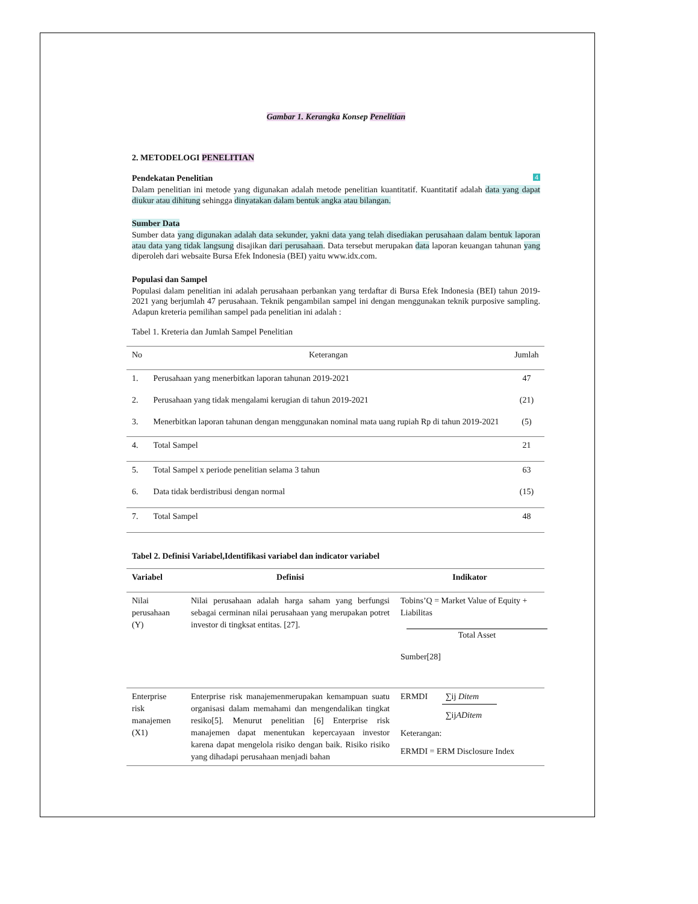Gambar 1. Kerangka Konsep Penelitian
2. METODELOGI PENELITIAN
Pendekatan Penelitian 4
Dalam penelitian ini metode yang digunakan adalah metode penelitian kuantitatif. Kuantitatif adalah data yang dapat diukur atau dihitung sehingga dinyatakan dalam bentuk angka atau bilangan.
Sumber Data
Sumber data yang digunakan adalah data sekunder, yakni data yang telah disediakan perusahaan dalam bentuk laporan atau data yang tidak langsung disajikan dari perusahaan. Data tersebut merupakan data laporan keuangan tahunan yang diperoleh dari websaite Bursa Efek Indonesia (BEI) yaitu www.idx.com.
Populasi dan Sampel
Populasi dalam penelitian ini adalah perusahaan perbankan yang terdaftar di Bursa Efek Indonesia (BEI) tahun 2019-2021 yang berjumlah 47 perusahaan. Teknik pengambilan sampel ini dengan menggunakan teknik purposive sampling. Adapun kreteria pemilihan sampel pada penelitian ini adalah :
Tabel 1. Kreteria dan Jumlah Sampel Penelitian
| No | Keterangan | Jumlah |
| --- | --- | --- |
| 1. | Perusahaan yang menerbitkan laporan tahunan 2019-2021 | 47 |
| 2. | Perusahaan yang tidak mengalami kerugian di tahun 2019-2021 | (21) |
| 3. | Menerbitkan laporan tahunan dengan menggunakan nominal mata uang rupiah Rp di tahun 2019-2021 | (5) |
| 4. | Total Sampel | 21 |
| 5. | Total Sampel x periode penelitian selama 3 tahun | 63 |
| 6. | Data tidak berdistribusi dengan normal | (15) |
| 7. | Total Sampel | 48 |
Tabel 2. Definisi Variabel,Identifikasi variabel dan indicator variabel
| Variabel | Definisi | Indikator |
| --- | --- | --- |
| Nilai perusahaan (Y) | Nilai perusahaan adalah harga saham yang berfungsi sebagai cerminan nilai perusahaan yang merupakan potret investor di tingksat entitas. [27]. | Tobins’Q = Market Value of Equity + Liabilitas Total Asset Sumber[28] |
| Enterprise risk manajemen (X1) | Enterprise risk manajemenmerupakan kemampuan suatu organisasi dalam memahami dan mengendalikan tingkat resiko[5]. Menurut penelitian [6] Enterprise risk manajemen dapat menentukan kepercayaan investor karena dapat mengelola risiko dengan baik. Risiko risiko yang dihadapi perusahaan menjadi bahan | ERMDI ∑ij Ditem ∑ij ADitem Keterangan: ERMDI = ERM Disclosure Index |